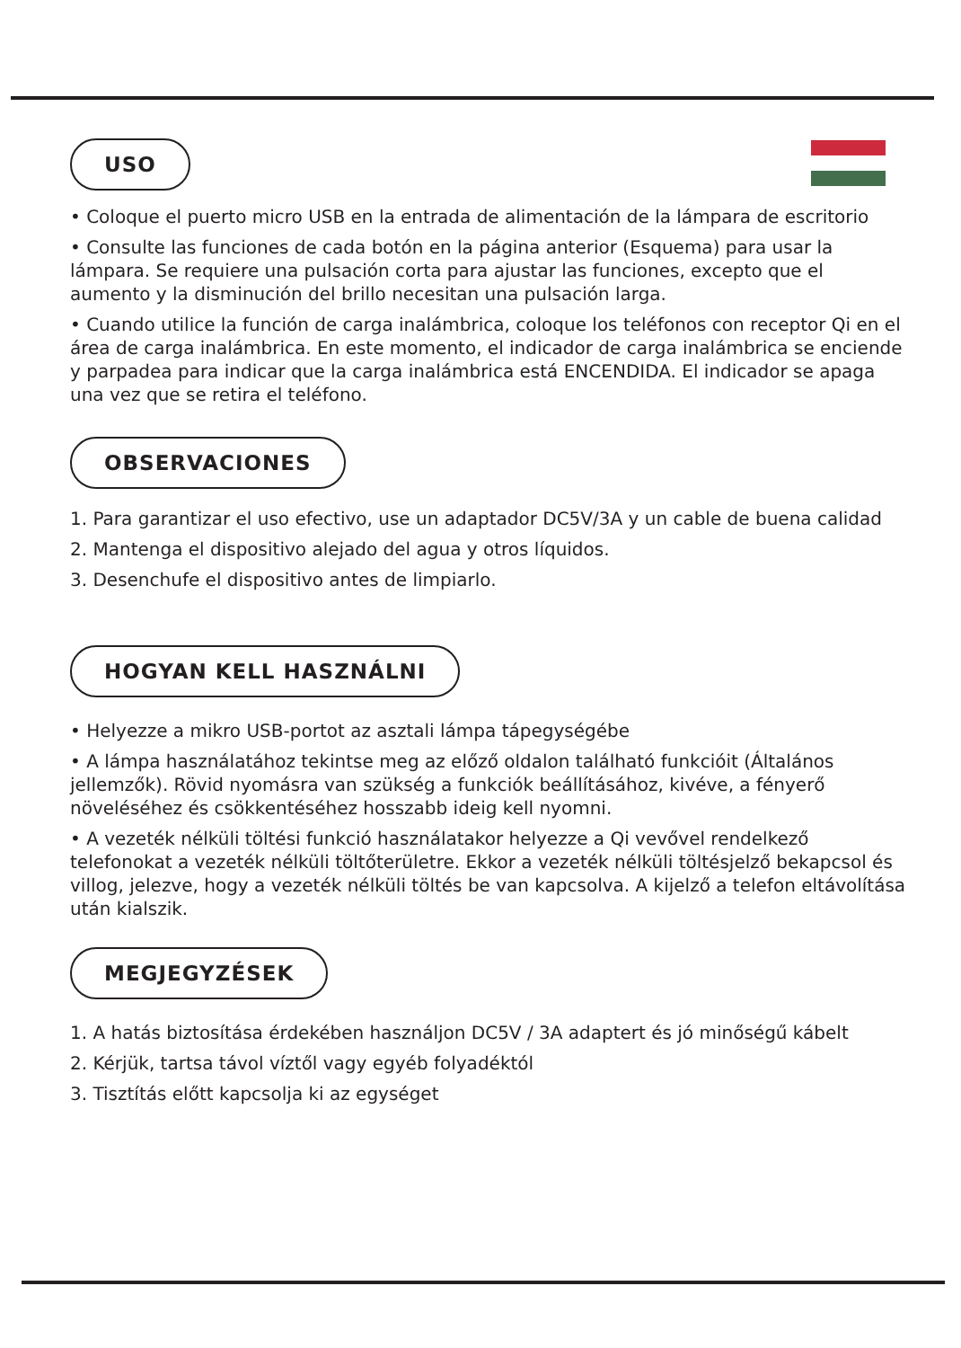USO
• Coloque el puerto micro USB en la entrada de alimentación de la lámpara de escritorio
• Consulte las funciones de cada botón en la página anterior (Esquema) para usar la lámpara. Se requiere una pulsación corta para ajustar las funciones, excepto que el aumento y la disminución del brillo necesitan una pulsación larga.
• Cuando utilice la función de carga inalámbrica, coloque los teléfonos con receptor Qi en el área de carga inalámbrica. En este momento, el indicador de carga inalámbrica se enciende y parpadea para indicar que la carga inalámbrica está ENCENDIDA. El indicador se apaga una vez que se retira el teléfono.
OBSERVACIONES
1. Para garantizar el uso efectivo, use un adaptador DC5V/3A y un cable de buena calidad
2. Mantenga el dispositivo alejado del agua y otros líquidos.
3. Desenchufe el dispositivo antes de limpiarlo.
HOGYAN KELL HASZNÁLNI
• Helyezze a mikro USB-portot az asztali lámpa tápegységébe
• A lámpa használatához tekintse meg az előző oldalon található funkcióit (Általános jellemzők). Rövid nyomásra van szükség a funkciók beállításához, kivéve, a fényerő növeléséhez és csökkentéséhez hosszabb ideig kell nyomni.
• A vezeték nélküli töltési funkció használatakor helyezze a Qi vevővel rendelkező telefonokat a vezeték nélküli töltőterületre. Ekkor a vezeték nélküli töltésjelző bekapcsol és villog, jelezve, hogy a vezeték nélküli töltés be van kapcsolva. A kijelző a telefon eltávolítása után kialszik.
MEGJEGYZÉSEK
1. A hatás biztosítása érdekében használjon DC5V / 3A adaptert és jó minőségű kábelt
2. Kérjük, tartsa távol víztől vagy egyéb folyadéktól
3. Tisztítás előtt kapcsolja ki az egységet